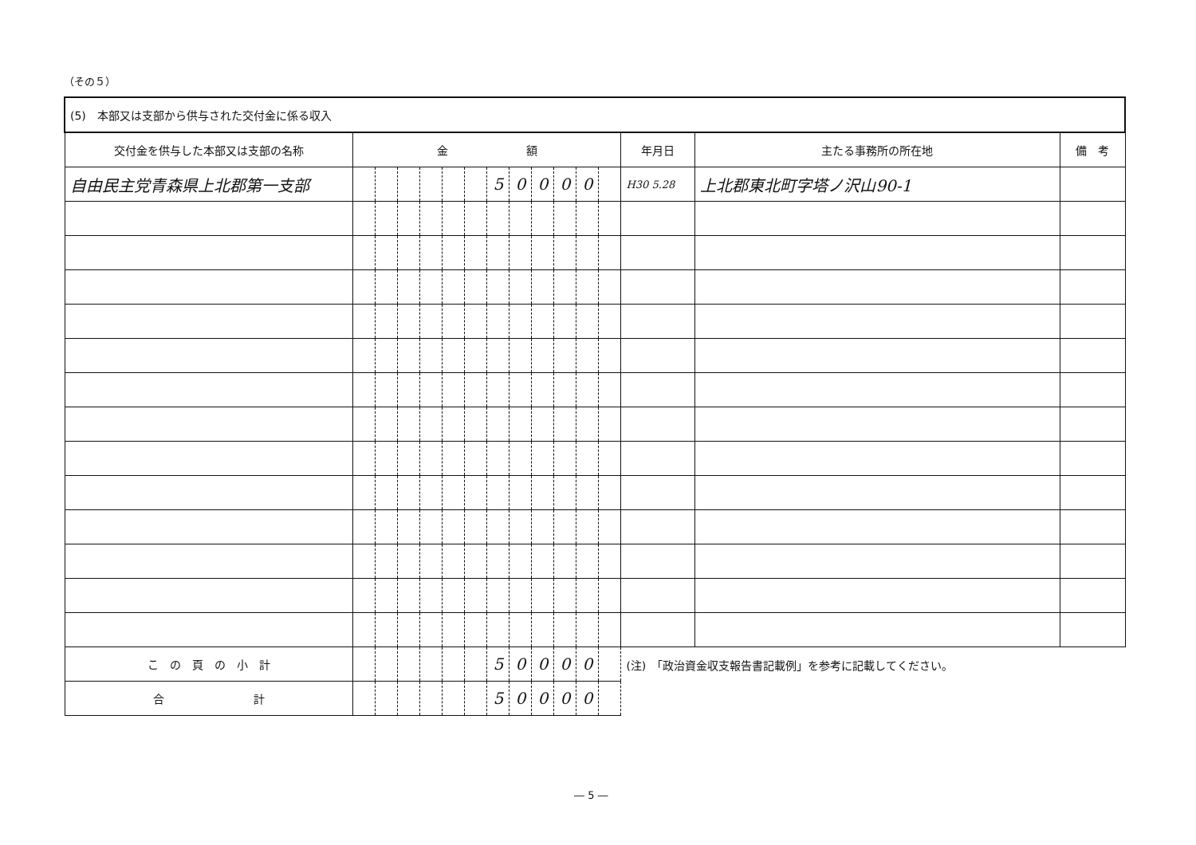（その５）
| (5) 本部又は支部から供与された交付金に係る収入 | | | | | | | | | | | | | | | |
| 交付金を供与した本部又は支部の名称 | 金 額 | | | | | | | | | | | | 年月日 | 主たる事務所の所在地 | 備 考 |
| 自由民主党青森県上北郡第一支部 | | | | | | | 5 | 0 | 0 | 0 | 0 | | H30 5.28 | 上北郡東北町字塔ノ沢山90-1 | |
| こ の 頁 の 小 計 | | | | | | | 5 | 0 | 0 | 0 | 0 | | (注) 「政治資金収支報告書記載例」を参考に記載してください。 | | |
| 合 計 | | | | | | | 5 | 0 | 0 | 0 | 0 | | | | |
― 5 ―